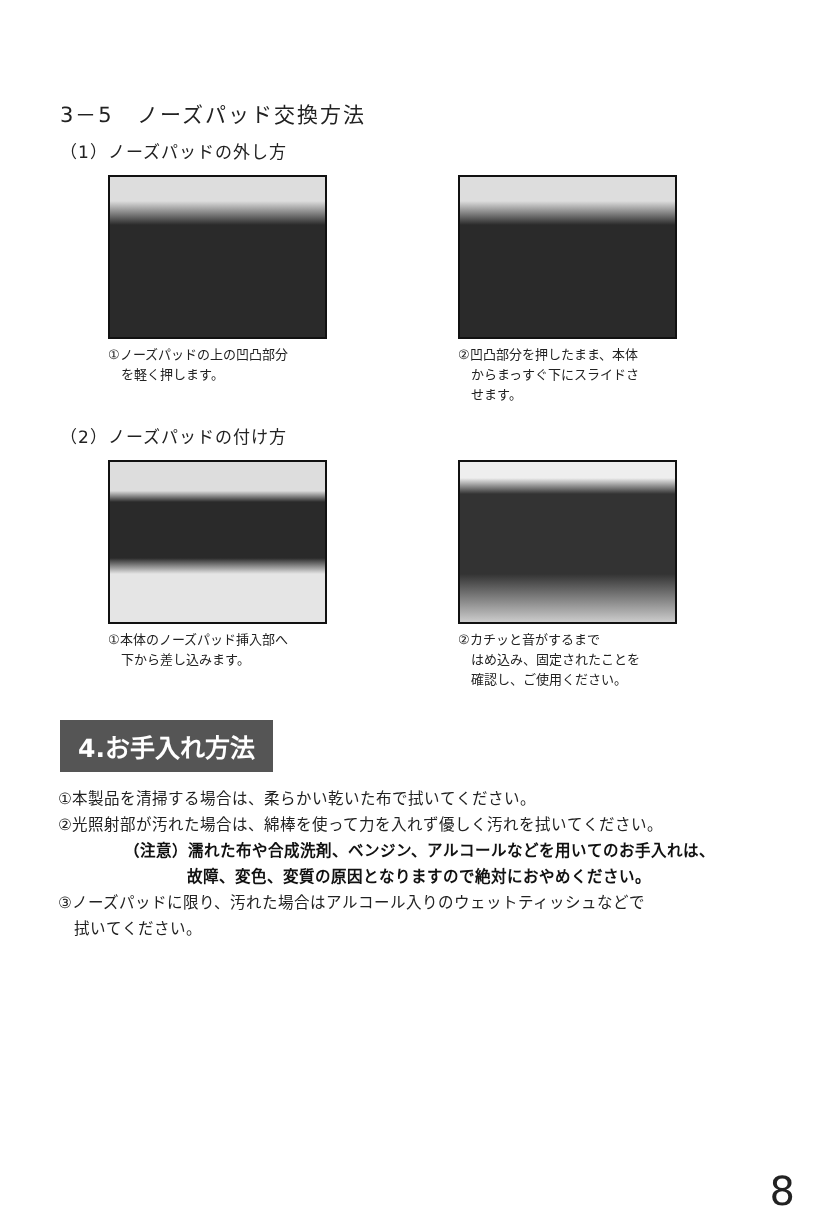3－5　ノーズパッド交換方法
（1）ノーズパッドの外し方
①ノーズパッドの上の凹凸部分
　を軽く押します。
②凹凸部分を押したまま、本体
　からまっすぐ下にスライドさ
　せます。
（2）ノーズパッドの付け方
①本体のノーズパッド挿入部へ
　下から差し込みます。
②カチッと音がするまで
　はめ込み、固定されたことを
　確認し、ご使用ください。
4.お手入れ方法
①本製品を清掃する場合は、柔らかい乾いた布で拭いてください。
②光照射部が汚れた場合は、綿棒を使って力を入れず優しく汚れを拭いてください。
（注意）濡れた布や合成洗剤、ベンジン、アルコールなどを用いてのお手入れは、
故障、変色、変質の原因となりますので絶対におやめください。
③ノーズパッドに限り、汚れた場合はアルコール入りのウェットティッシュなどで
　拭いてください。
8